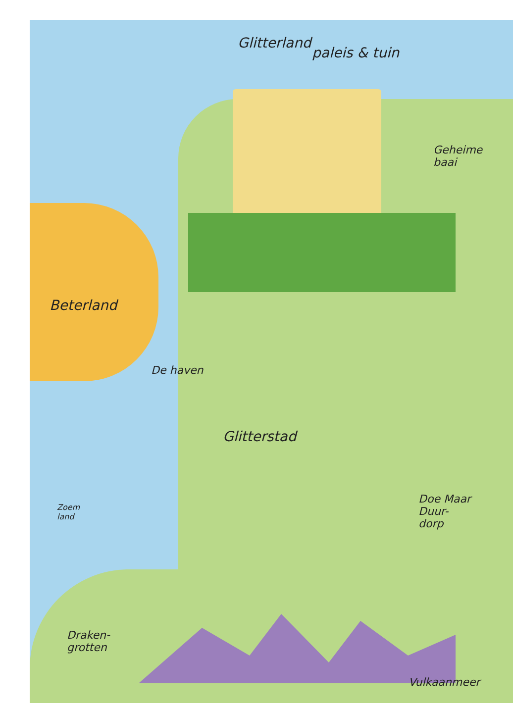Glitterland
paleis & tuin
Geheime
baai
Beterland
De haven
Glitterstad
Doe Maar
Duur-
dorp
Zoem
land
Draken-
grotten
Vulkaanmeer